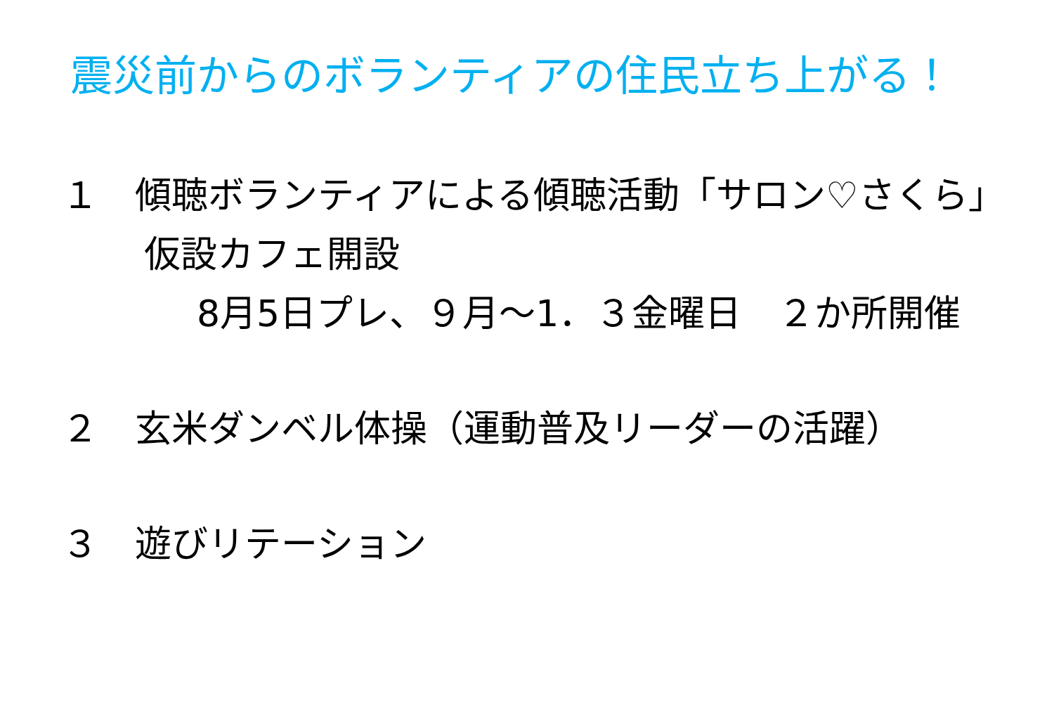震災前からのボランティアの住民立ち上がる！
１　傾聴ボランティアによる傾聴活動「サロン♡さくら」
仮設カフェ開設
8月5日プレ、９月～1．３金曜日　２か所開催
２　玄米ダンベル体操（運動普及リーダーの活躍）
３　遊びリテーション